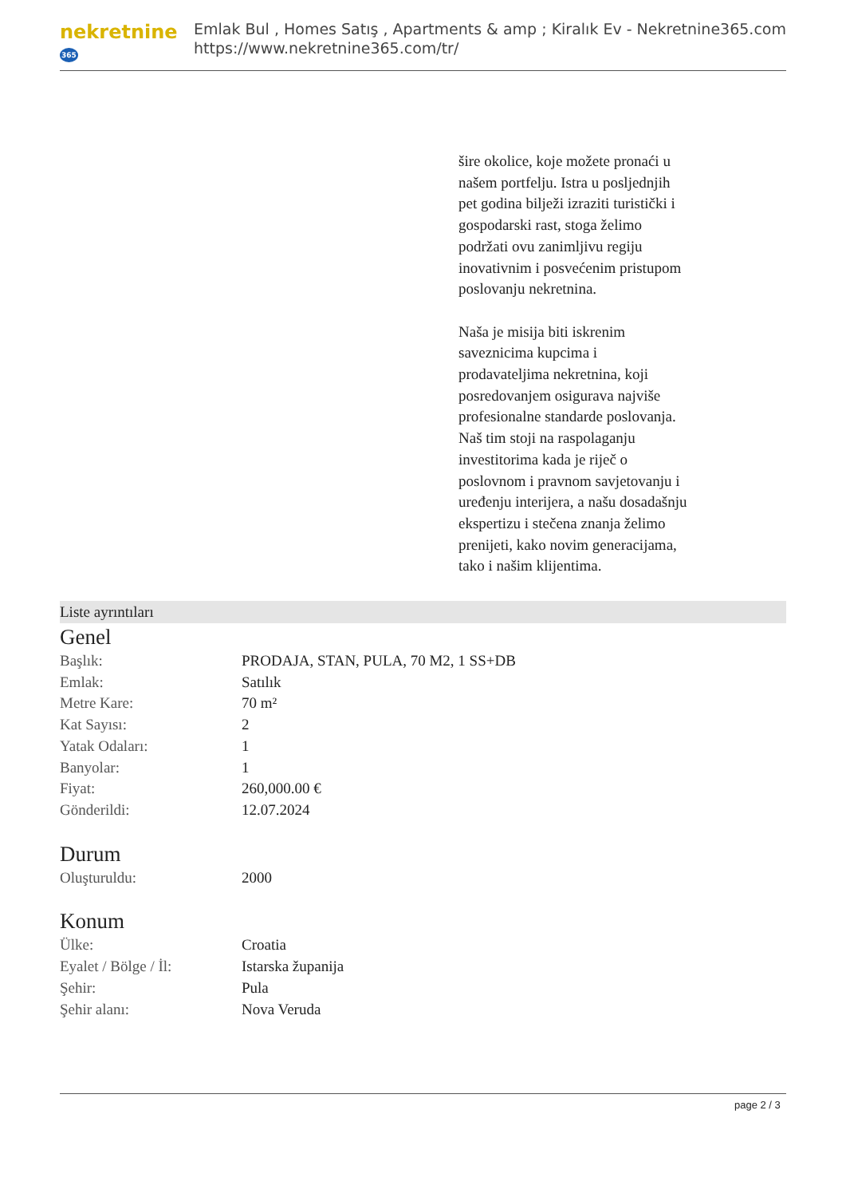nekretnine365
Emlak Bul , Homes Satış , Apartments & amp ; Kiralık Ev - Nekretnine365.com
https://www.nekretnine365.com/tr/
šire okolice, koje možete pronaći u našem portfelju. Istra u posljednjih pet godina bilježi izraziti turistički i gospodarski rast, stoga želimo podržati ovu zanimljivu regiju inovativnim i posvećenim pristupom poslovanju nekretnina.
Naša je misija biti iskrenim saveznicima kupcima i prodavateljima nekretnina, koji posredovanjem osigurava najviše profesionalne standarde poslovanja.
Naš tim stoji na raspolaganju investitorima kada je riječ o poslovnom i pravnom savjetovanju i uređenju interijera, a našu dosadašnju ekspertizu i stečena znanja želimo prenijeti, kako novim generacijama, tako i našim klijentima.
Liste ayrıntıları
Genel
| Başlık: | PRODAJA, STAN, PULA, 70 M2, 1 SS+DB |
| Emlak: | Satılık |
| Metre Kare: | 70 m² |
| Kat Sayısı: | 2 |
| Yatak Odaları: | 1 |
| Banyolar: | 1 |
| Fiyat: | 260,000.00 € |
| Gönderildi: | 12.07.2024 |
Durum
| Oluşturuldu: | 2000 |
Konum
| Ülke: | Croatia |
| Eyalet / Bölge / İl: | Istarska županija |
| Şehir: | Pula |
| Şehir alanı: | Nova Veruda |
page 2 / 3